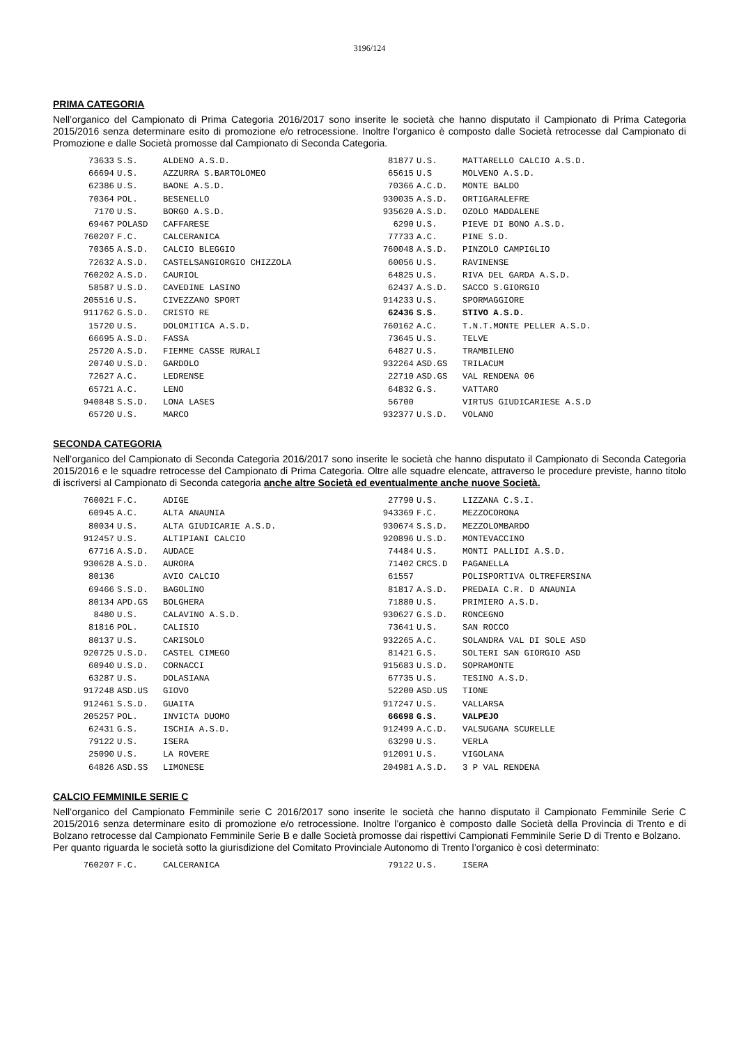3196/124
PRIMA CATEGORIA
Nell’organico del Campionato di Prima Categoria 2016/2017 sono inserite le società che hanno disputato il Campionato di Prima Categoria 2015/2016 senza determinare esito di promozione e/o retrocessione. Inoltre l’organico è composto dalle Società retrocesse dal Campionato di Promozione e dalle Società promosse dal Campionato di Seconda Categoria.
| 73633 | S.S. | ALDENO A.S.D. | 81877 | U.S. | MATTARELLO CALCIO A.S.D. |
| 66694 | U.S. | AZZURRA S.BARTOLOMEO | 65615 | U.S | MOLVENO A.S.D. |
| 62386 | U.S. | BAONE A.S.D. | 70366 | A.C.D. | MONTE BALDO |
| 70364 | POL. | BESENELLO | 930035 | A.S.D. | ORTIGARALEFRE |
| 7170 | U.S. | BORGO A.S.D. | 935620 | A.S.D. | OZOLO MADDALENE |
| 69467 | POLASD | CAFFARESE | 6290 | U.S. | PIEVE DI BONO A.S.D. |
| 760207 | F.C. | CALCERANICA | 77733 | A.C. | PINE S.D. |
| 70365 | A.S.D. | CALCIO BLEGGIO | 760048 | A.S.D. | PINZOLO CAMPIGLIO |
| 72632 | A.S.D. | CASTELSANGIORGIO CHIZZOLA | 60056 | U.S. | RAVINENSE |
| 760202 | A.S.D. | CAURIOL | 64825 | U.S. | RIVA DEL GARDA A.S.D. |
| 58587 | U.S.D. | CAVEDINE LASINO | 62437 | A.S.D. | SACCO S.GIORGIO |
| 205516 | U.S. | CIVEZZANO SPORT | 914233 | U.S. | SPORMAGGIORE |
| 911762 | G.S.D. | CRISTO RE | 62436 | S.S. | STIVO A.S.D. |
| 15720 | U.S. | DOLOMITICA A.S.D. | 760162 | A.C. | T.N.T.MONTE PELLER A.S.D. |
| 66695 | A.S.D. | FASSA | 73645 | U.S. | TELVE |
| 25720 | A.S.D. | FIEMME CASSE RURALI | 64827 | U.S. | TRAMBILENO |
| 20740 | U.S.D. | GARDOLO | 932264 | ASD.GS | TRILACUM |
| 72627 | A.C. | LEDRENSE | 22710 | ASD.GS | VAL RENDENA 06 |
| 65721 | A.C. | LENO | 64832 | G.S. | VATTARO |
| 940848 | S.S.D. | LONA LASES | 56700 | | VIRTUS GIUDICARIESE A.S.D |
| 65720 | U.S. | MARCO | 932377 | U.S.D. | VOLANO |
SECONDA CATEGORIA
Nell’organico del Campionato di Seconda Categoria 2016/2017 sono inserite le società che hanno disputato il Campionato di Seconda Categoria 2015/2016 e le squadre retrocesse del Campionato di Prima Categoria. Oltre alle squadre elencate, attraverso le procedure previste, hanno titolo di iscriversi al Campionato di Seconda categoria anche altre Società ed eventualmente anche nuove Società.
| 760021 | F.C. | ADIGE | 27790 | U.S. | LIZZANA C.S.I. |
| 60945 | A.C. | ALTA ANAUNIA | 943369 | F.C. | MEZZOCORONA |
| 80034 | U.S. | ALTA GIUDICARIE A.S.D. | 930674 | S.S.D. | MEZZOLOMBARDO |
| 912457 | U.S. | ALTIPIANI CALCIO | 920896 | U.S.D. | MONTEVACCINO |
| 67716 | A.S.D. | AUDACE | 74484 | U.S. | MONTI PALLIDI A.S.D. |
| 930628 | A.S.D. | AURORA | 71402 | CRCS.D | PAGANELLA |
| 80136 | | AVIO CALCIO | 61557 | | POLISPORTIVA OLTREFERSINA |
| 69466 | S.S.D. | BAGOLINO | 81817 | A.S.D. | PREDAIA C.R. D ANAUNIA |
| 80134 | APD.GS | BOLGHERA | 71880 | U.S. | PRIMIERO A.S.D. |
| 8480 | U.S. | CALAVINO A.S.D. | 930627 | G.S.D. | RONCEGNO |
| 81816 | POL. | CALISIO | 73641 | U.S. | SAN ROCCO |
| 80137 | U.S. | CARISOLO | 932265 | A.C. | SOLANDRA VAL DI SOLE ASD |
| 920725 | U.S.D. | CASTEL CIMEGO | 81421 | G.S. | SOLTERI SAN GIORGIO ASD |
| 60940 | U.S.D. | CORNACCI | 915683 | U.S.D. | SOPRAMONTE |
| 63287 | U.S. | DOLASIANA | 67735 | U.S. | TESINO A.S.D. |
| 917248 | ASD.US | GIOVO | 52200 | ASD.US | TIONE |
| 912461 | S.S.D. | GUAITA | 917247 | U.S. | VALLARSA |
| 205257 | POL. | INVICTA DUOMO | 66698 | G.S. | VALPEJO |
| 62431 | G.S. | ISCHIA A.S.D. | 912499 | A.C.D. | VALSUGANA SCURELLE |
| 79122 | U.S. | ISERA | 63290 | U.S. | VERLA |
| 25090 | U.S. | LA ROVERE | 912091 | U.S. | VIGOLANA |
| 64826 | ASD.SS | LIMONESE | 204981 | A.S.D. | 3 P VAL RENDENA |
CALCIO FEMMINILE SERIE C
Nell’organico del Campionato Femminile serie C 2016/2017 sono inserite le società che hanno disputato il Campionato Femminile Serie C 2015/2016 senza determinare esito di promozione e/o retrocessione. Inoltre l’organico è composto dalle Società della Provincia di Trento e di Bolzano retrocesse dal Campionato Femminile Serie B e dalle Società promosse dai rispettivi Campionati Femminile Serie D di Trento e Bolzano.
Per quanto riguarda le società sotto la giurisdizione del Comitato Provinciale Autonomo di Trento l’organico è così determinato:
| 760207 | F.C. | CALCERANICA | 79122 | U.S. | ISERA |